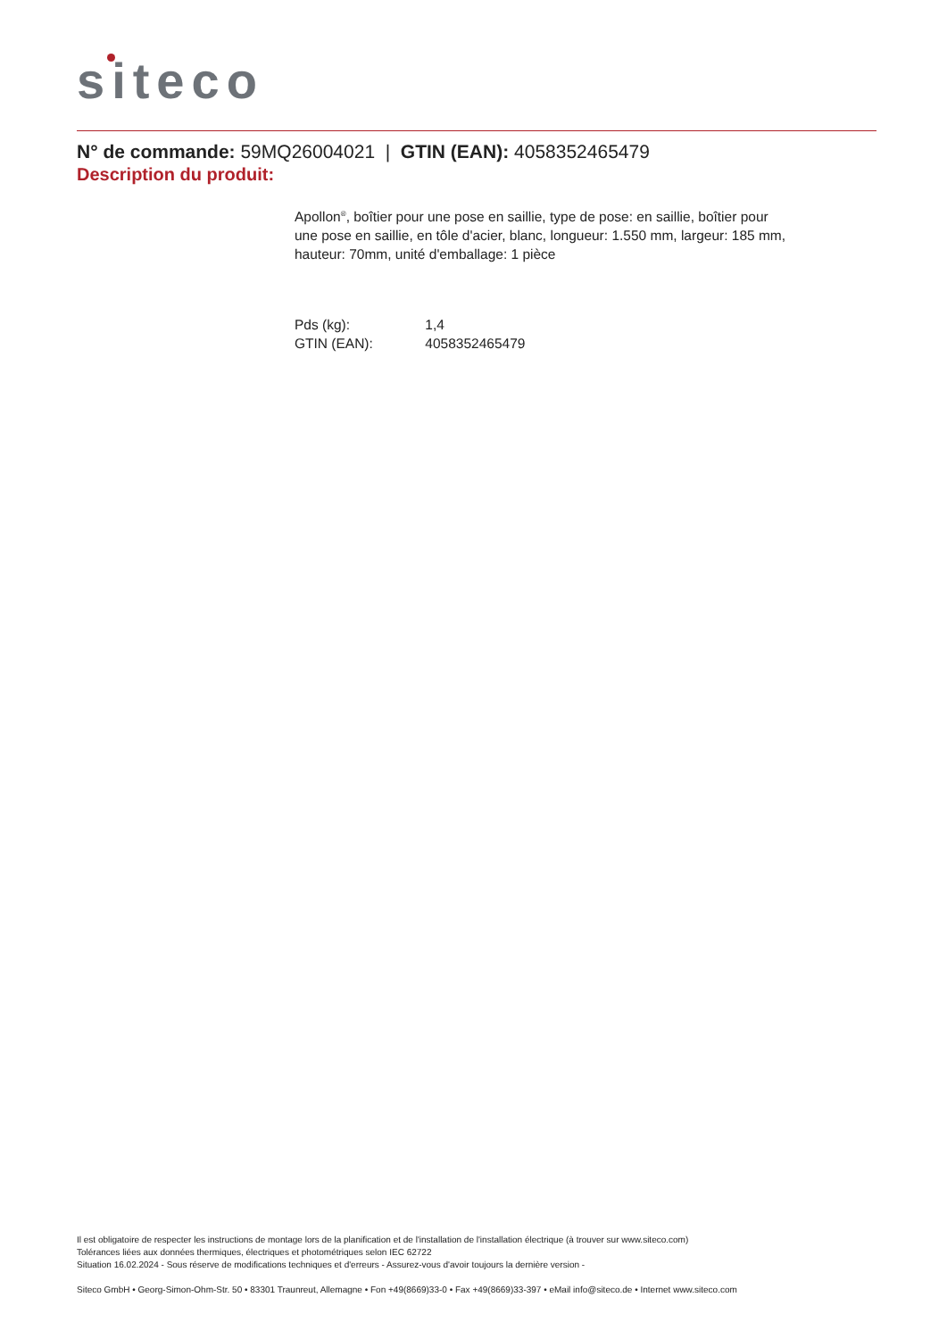siteco
N° de commande: 59MQ26004021 | GTIN (EAN): 4058352465479
Description du produit:
Apollon<sup>®</sup>, boîtier pour une pose en saillie, type de pose: en saillie, boîtier pour une pose en saillie, en tôle d'acier, blanc, longueur: 1.550 mm, largeur: 185 mm, hauteur: 70mm, unité d'emballage: 1 pièce
Pds (kg): 1,4
GTIN (EAN): 4058352465479
Il est obligatoire de respecter les instructions de montage lors de la planification et de l'installation de l'installation électrique (à trouver sur www.siteco.com)
Tolérances liées aux données thermiques, électriques et photométriques selon IEC 62722
Situation 16.02.2024 - Sous réserve de modifications techniques et d'erreurs - Assurez-vous d'avoir toujours la dernière version -
Siteco GmbH • Georg-Simon-Ohm-Str. 50 • 83301 Traunreut, Allemagne • Fon +49(8669)33-0 • Fax +49(8669)33-397 • eMail info@siteco.de • Internet www.siteco.com